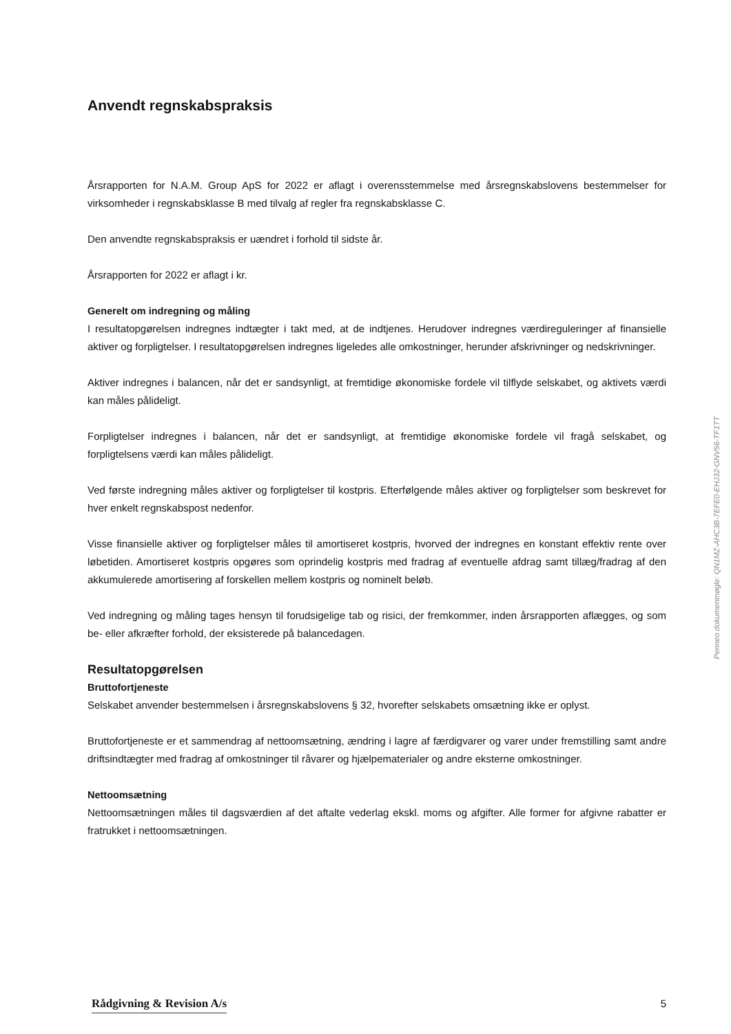Anvendt regnskabspraksis
Årsrapporten for N.A.M. Group ApS for 2022 er aflagt i overensstemmelse med årsregnskabslovens bestemmelser for virksomheder i regnskabsklasse B med tilvalg af regler fra regnskabsklasse C.
Den anvendte regnskabspraksis er uændret i forhold til sidste år.
Årsrapporten for 2022 er aflagt i kr.
Generelt om indregning og måling
I resultatopgørelsen indregnes indtægter i takt med, at de indtjenes. Herudover indregnes værdireguleringer af finansielle aktiver og forpligtelser. I resultatopgørelsen indregnes ligeledes alle omkostninger, herunder afskrivninger og nedskrivninger.
Aktiver indregnes i balancen, når det er sandsynligt, at fremtidige økonomiske fordele vil tilflyde selskabet, og aktivets værdi kan måles pålideligt.
Forpligtelser indregnes i balancen, når det er sandsynligt, at fremtidige økonomiske fordele vil fragå selskabet, og forpligtelsens værdi kan måles pålideligt.
Ved første indregning måles aktiver og forpligtelser til kostpris. Efterfølgende måles aktiver og forpligtelser som beskrevet for hver enkelt regnskabspost nedenfor.
Visse finansielle aktiver og forpligtelser måles til amortiseret kostpris, hvorved der indregnes en konstant effektiv rente over løbetiden. Amortiseret kostpris opgøres som oprindelig kostpris med fradrag af eventuelle afdrag samt tillæg/fradrag af den akkumulerede amortisering af forskellen mellem kostpris og nominelt beløb.
Ved indregning og måling tages hensyn til forudsigelige tab og risici, der fremkommer, inden årsrapporten aflægges, og som be- eller afkræfter forhold, der eksisterede på balancedagen.
Resultatopgørelsen
Bruttofortjeneste
Selskabet anvender bestemmelsen i årsregnskabslovens § 32, hvorefter selskabets omsætning ikke er oplyst.
Bruttofortjeneste er et sammendrag af nettoomsætning, ændring i lagre af færdigvarer og varer under fremstilling samt andre driftsindtægter med fradrag af omkostninger til råvarer og hjælpematerialer og andre eksterne omkostninger.
Nettoomsætning
Nettoomsætningen måles til dagsværdien af det aftalte vederlag ekskl. moms og afgifter. Alle former for afgivne rabatter er fratrukket i nettoomsætningen.
Penneo dokumentnøgle: QN1MZ-AHC3B-7EFE0-EHJ32-GNV56-TF1TT
Rådgivning & Revision A/s 5